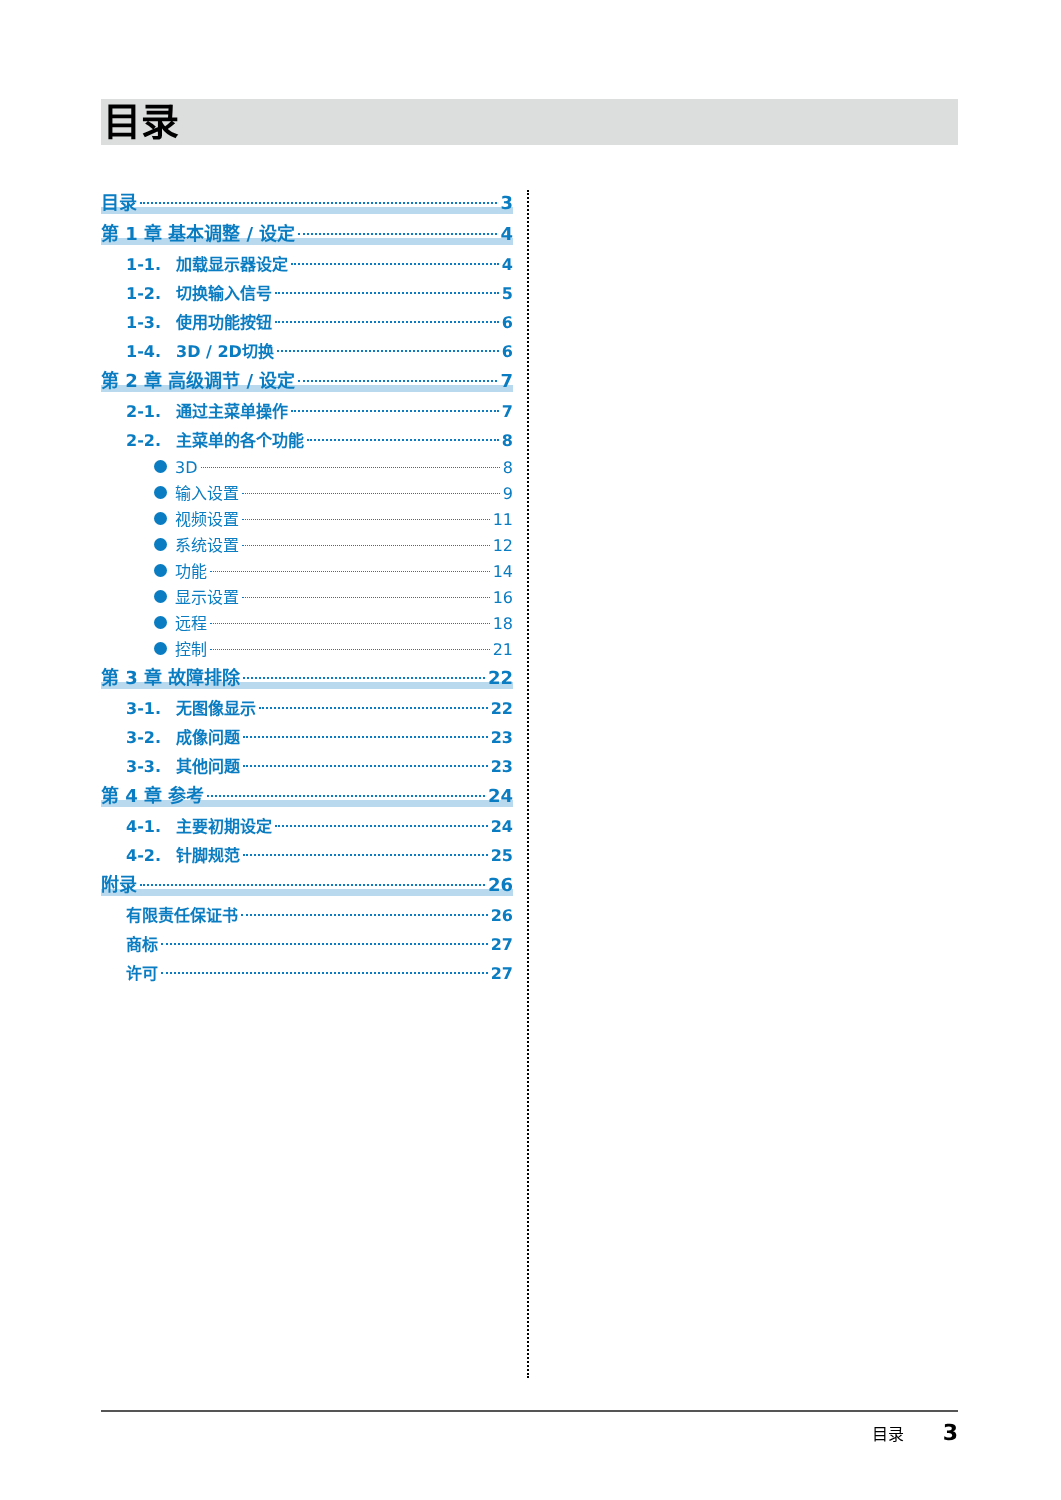目录
目录 3
第 1 章 基本调整 / 设定 4
1-1. 加载显示器设定 4
1-2. 切换输入信号 5
1-3. 使用功能按钮 6
1-4. 3D / 2D切换 6
第 2 章 高级调节 / 设定 7
2-1. 通过主菜单操作 7
2-2. 主菜单的各个功能 8
3D 8
输入设置 9
视频设置 11
系统设置 12
功能 14
显示设置 16
远程 18
控制 21
第 3 章 故障排除 22
3-1. 无图像显示 22
3-2. 成像问题 23
3-3. 其他问题 23
第 4 章 参考 24
4-1. 主要初期设定 24
4-2. 针脚规范 25
附录 26
有限责任保证书 26
商标 27
许可 27
目录 3